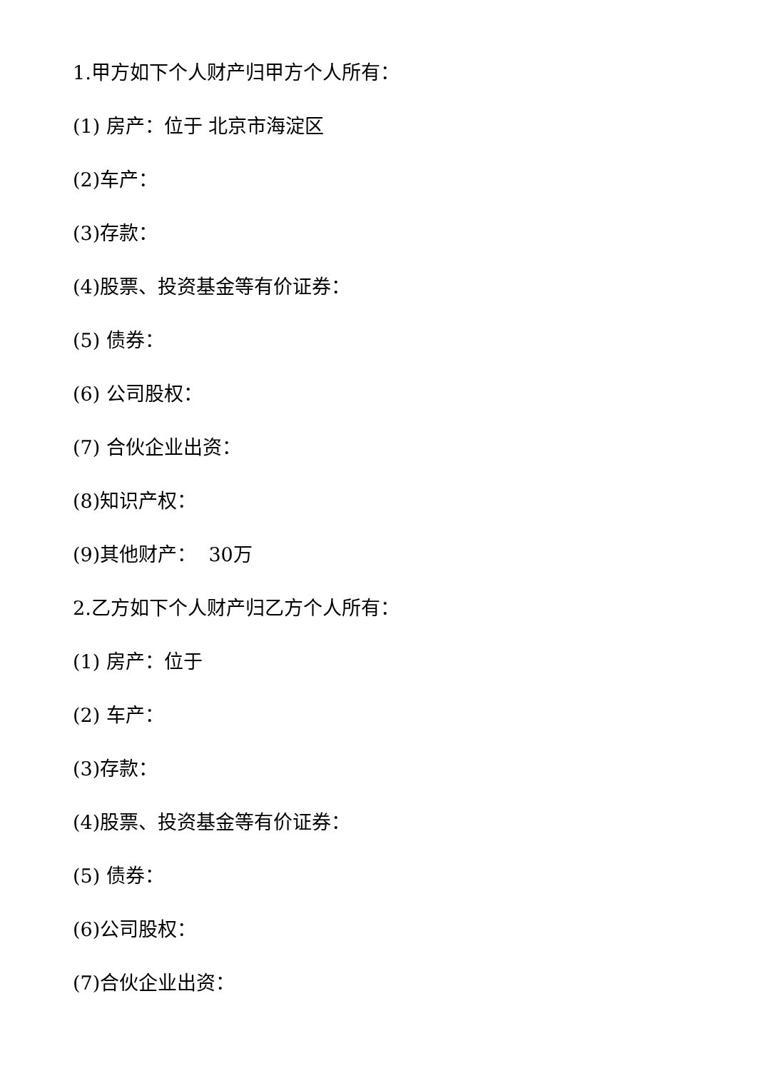1.甲方如下个人财产归甲方个人所有：
(1) 房产：位于 北京市海淀区
(2)车产：
(3)存款：
(4)股票、投资基金等有价证券：
(5) 债券：
(6) 公司股权：
(7) 合伙企业出资：
(8)知识产权：
(9)其他财产： 30万
2.乙方如下个人财产归乙方个人所有：
(1) 房产：位于
(2) 车产：
(3)存款：
(4)股票、投资基金等有价证券：
(5) 债券：
(6)公司股权：
(7)合伙企业出资：